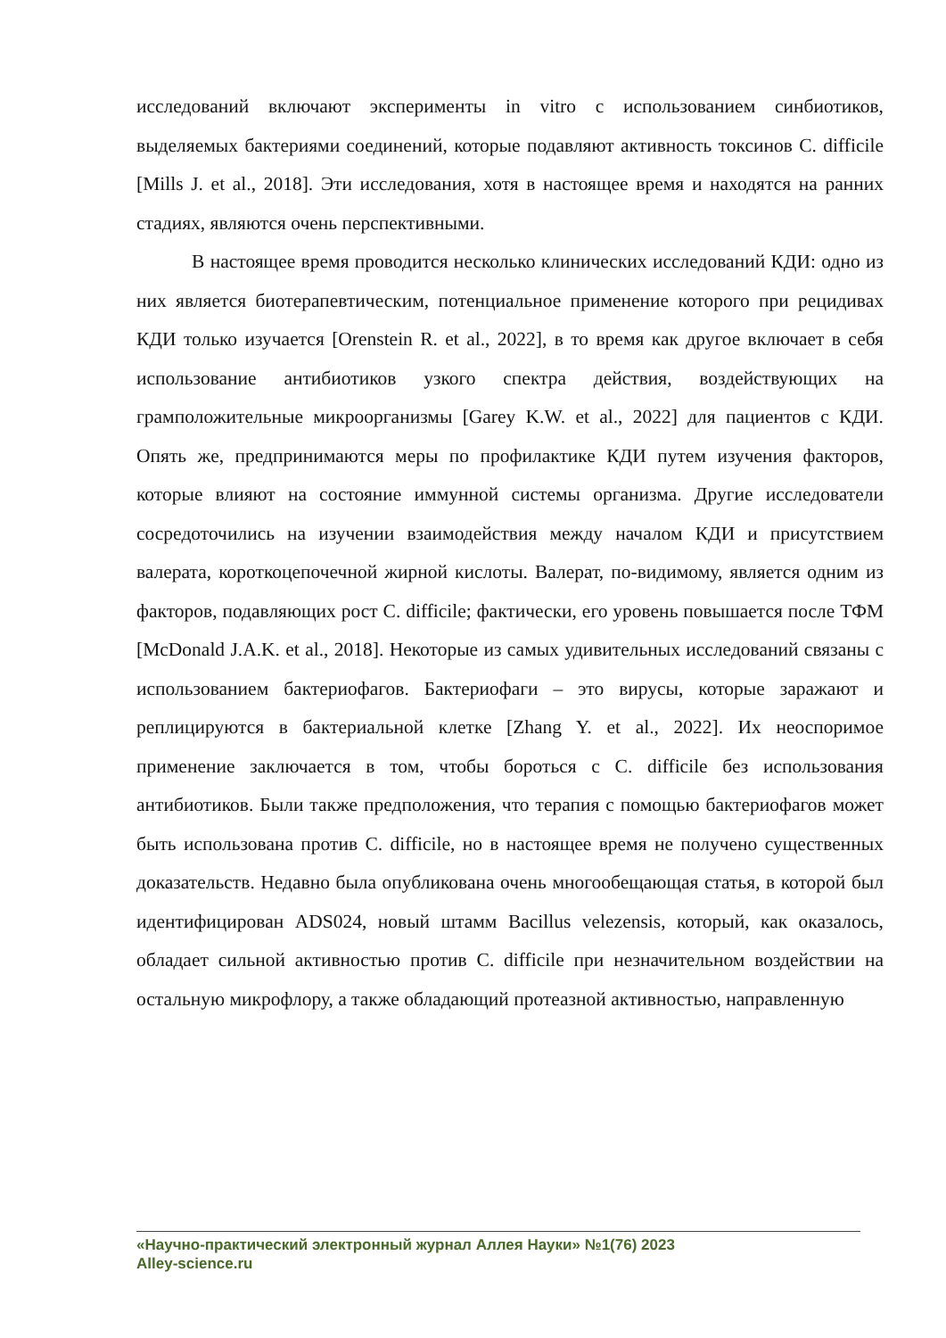исследований включают эксперименты in vitro с использованием синбиотиков, выделяемых бактериями соединений, которые подавляют активность токсинов C. difficile [Mills J. et al., 2018]. Эти исследования, хотя в настоящее время и находятся на ранних стадиях, являются очень перспективными.
В настоящее время проводится несколько клинических исследований КДИ: одно из них является биотерапевтическим, потенциальное применение которого при рецидивах КДИ только изучается [Orenstein R. et al., 2022], в то время как другое включает в себя использование антибиотиков узкого спектра действия, воздействующих на грамположительные микроорганизмы [Garey K.W. et al., 2022] для пациентов с КДИ. Опять же, предпринимаются меры по профилактике КДИ путем изучения факторов, которые влияют на состояние иммунной системы организма. Другие исследователи сосредоточились на изучении взаимодействия между началом КДИ и присутствием валерата, короткоцепочечной жирной кислоты. Валерат, по-видимому, является одним из факторов, подавляющих рост C. difficile; фактически, его уровень повышается после ТФМ [McDonald J.A.K. et al., 2018]. Некоторые из самых удивительных исследований связаны с использованием бактериофагов. Бактериофаги – это вирусы, которые заражают и реплицируются в бактериальной клетке [Zhang Y. et al., 2022]. Их неоспоримое применение заключается в том, чтобы бороться с C. difficile без использования антибиотиков. Были также предположения, что терапия с помощью бактериофагов может быть использована против C. difficile, но в настоящее время не получено существенных доказательств. Недавно была опубликована очень многообещающая статья, в которой был идентифицирован ADS024, новый штамм Bacillus velezensis, который, как оказалось, обладает сильной активностью против C. difficile при незначительном воздействии на остальную микрофлору, а также обладающий протеазной активностью, направленную
«Научно-практический электронный журнал Аллея Науки» №1(76) 2023
Alley-science.ru